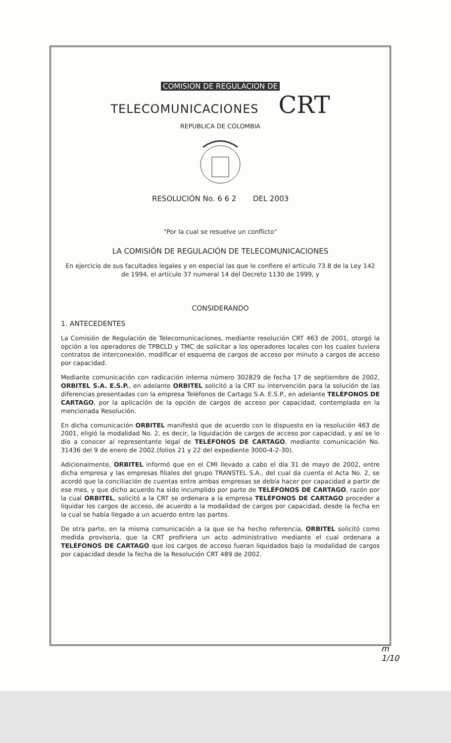COMISION DE REGULACION DE
TELECOMUNICACIONES CRT
REPUBLICA DE COLOMBIA
RESOLUCIÓN No. 6 6 2 DEL 2003
"Por la cual se resuelve un conflicto"
LA COMISIÓN DE REGULACIÓN DE TELECOMUNICACIONES
En ejercicio de sus facultades legales y en especial las que le confiere el artículo 73.8 de la Ley 142 de 1994, el artículo 37 numeral 14 del Decreto 1130 de 1999, y
CONSIDERANDO
1. ANTECEDENTES
La Comisión de Regulación de Telecomunicaciones, mediante resolución CRT 463 de 2001, otorgó la opción a los operadores de TPBCLD y TMC de solicitar a los operadores locales con los cuales tuviera contratos de interconexión, modificar el esquema de cargos de acceso por minuto a cargos de acceso por capacidad.
Mediante comunicación con radicación interna número 302829 de fecha 17 de septiembre de 2002, ORBITEL S.A. E.S.P., en adelante ORBITEL solicitó a la CRT su intervención para la solución de las diferencias presentadas con la empresa Teléfonos de Cartago S.A. E.S.P., en adelante TELÉFONOS DE CARTAGO, por la aplicación de la opción de cargos de acceso por capacidad, contemplada en la mencionada Resolución.
En dicha comunicación ORBITEL manifestó que de acuerdo con lo dispuesto en la resolución 463 de 2001, eligió la modalidad No. 2, es decir, la liquidación de cargos de acceso por capacidad, y así se lo dio a conocer al representante legal de TELÉFONOS DE CARTAGO, mediante comunicación No. 31436 del 9 de enero de 2002.(folios 21 y 22 del expediente 3000-4-2-30).
Adicionalmente, ORBITEL informó que en el CMI llevado a cabo el día 31 de mayo de 2002, entre dicha empresa y las empresas filiales del grupo TRANSTEL S.A., del cual da cuenta el Acta No. 2, se acordó que la conciliación de cuentas entre ambas empresas se debía hacer por capacidad a partir de ese mes, y que dicho acuerdo ha sido incumplido por parte de TELÉFONOS DE CARTAGO, razón por la cual ORBITEL, solicitó a la CRT se ordenara a la empresa TELÉFONOS DE CARTAGO proceder a liquidar los cargos de acceso, de acuerdo a la modalidad de cargos por capacidad, desde la fecha en la cual se había llegado a un acuerdo entre las partes.
De otra parte, en la misma comunicación a la que se ha hecho referencia, ORBITEL solicitó como medida provisoria, que la CRT profiriera un acto administrativo mediante el cual ordenara a TELÉFONOS DE CARTAGO que los cargos de acceso fueran liquidados bajo la modalidad de cargos por capacidad desde la fecha de la Resolución CRT 489 de 2002.
m
1/10